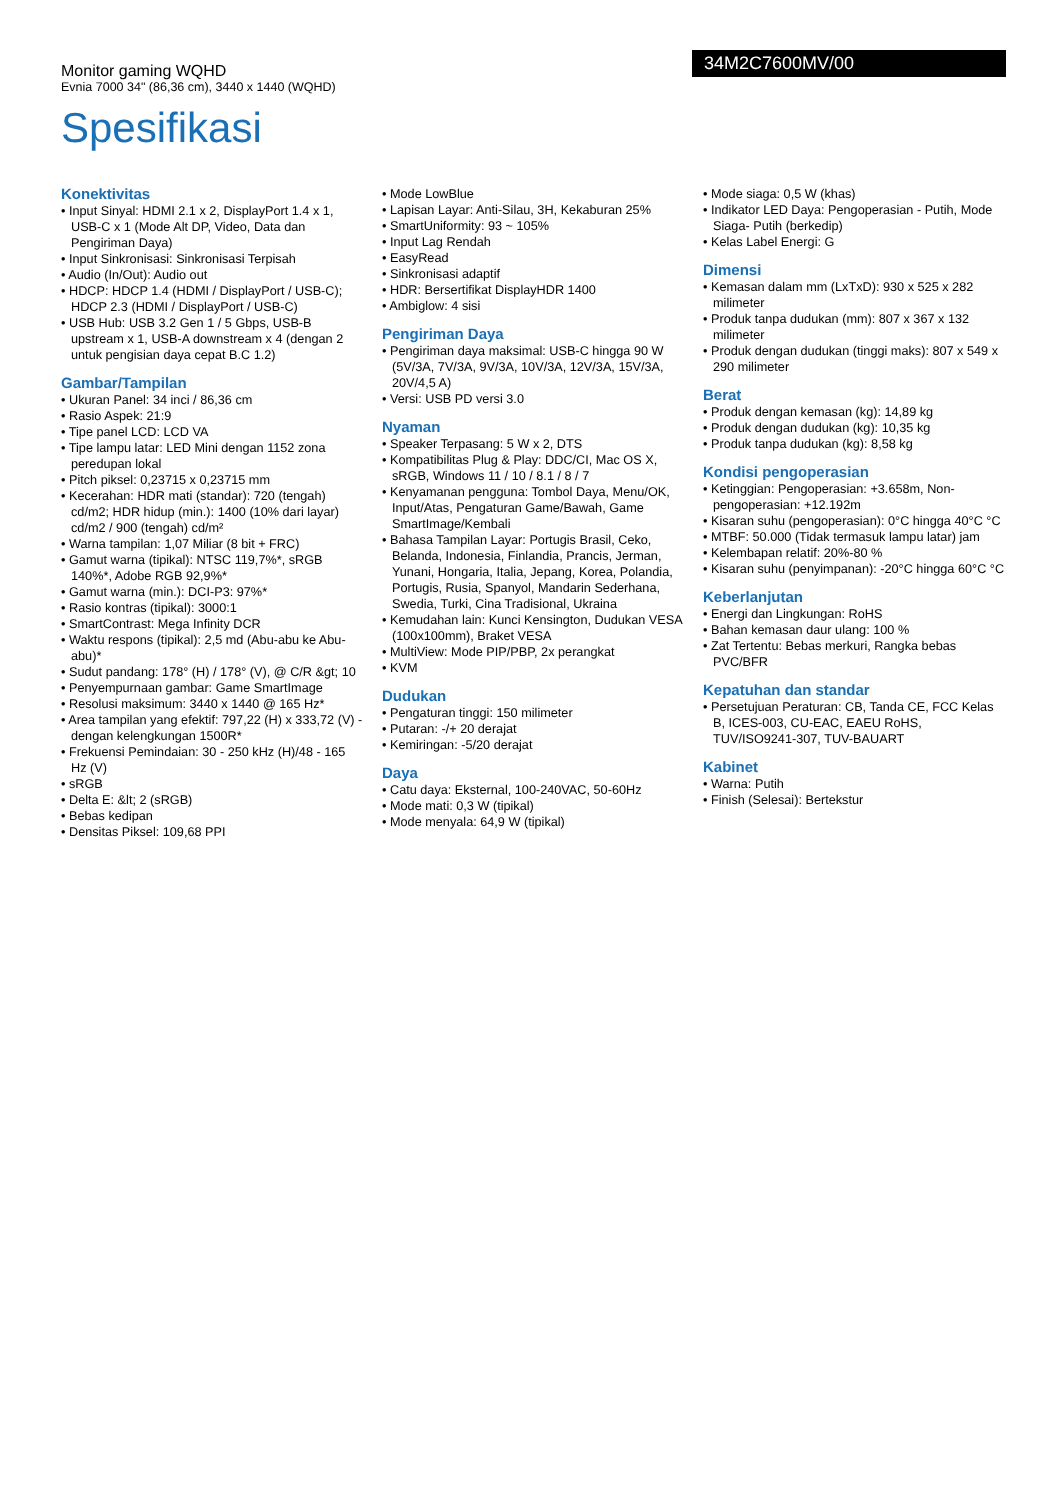Monitor gaming WQHD
Evnia 7000 34" (86,36 cm), 3440 x 1440 (WQHD)
34M2C7600MV/00
Spesifikasi
Konektivitas
• Input Sinyal: HDMI 2.1 x 2, DisplayPort 1.4 x 1, USB-C x 1 (Mode Alt DP, Video, Data dan Pengiriman Daya)
• Input Sinkronisasi: Sinkronisasi Terpisah
• Audio (In/Out): Audio out
• HDCP: HDCP 1.4 (HDMI / DisplayPort / USB-C); HDCP 2.3 (HDMI / DisplayPort / USB-C)
• USB Hub: USB 3.2 Gen 1 / 5 Gbps, USB-B upstream x 1, USB-A downstream x 4 (dengan 2 untuk pengisian daya cepat B.C 1.2)
Gambar/Tampilan
• Ukuran Panel: 34 inci / 86,36 cm
• Rasio Aspek: 21:9
• Tipe panel LCD: LCD VA
• Tipe lampu latar: LED Mini dengan 1152 zona peredupan lokal
• Pitch piksel: 0,23715 x 0,23715 mm
• Kecerahan: HDR mati (standar): 720 (tengah) cd/m2; HDR hidup (min.): 1400 (10% dari layar) cd/m2 / 900 (tengah) cd/m²
• Warna tampilan: 1,07 Miliar (8 bit + FRC)
• Gamut warna (tipikal): NTSC 119,7%*, sRGB 140%*, Adobe RGB 92,9%*
• Gamut warna (min.): DCI-P3: 97%*
• Rasio kontras (tipikal): 3000:1
• SmartContrast: Mega Infinity DCR
• Waktu respons (tipikal): 2,5 md (Abu-abu ke Abu-abu)*
• Sudut pandang: 178° (H) / 178° (V), @ C/R &gt; 10
• Penyempurnaan gambar: Game SmartImage
• Resolusi maksimum: 3440 x 1440 @ 165 Hz*
• Area tampilan yang efektif: 797,22 (H) x 333,72 (V) - dengan kelengkungan 1500R*
• Frekuensi Pemindaian: 30 - 250 kHz (H)/48 - 165 Hz (V)
• sRGB
• Delta E: &lt; 2 (sRGB)
• Bebas kedipan
• Densitas Piksel: 109,68 PPI
• Mode LowBlue
• Lapisan Layar: Anti-Silau, 3H, Kekaburan 25%
• SmartUniformity: 93 ~ 105%
• Input Lag Rendah
• EasyRead
• Sinkronisasi adaptif
• HDR: Bersertifikat DisplayHDR 1400
• Ambiglow: 4 sisi
Pengiriman Daya
• Pengiriman daya maksimal: USB-C hingga 90 W (5V/3A, 7V/3A, 9V/3A, 10V/3A, 12V/3A, 15V/3A, 20V/4,5 A)
• Versi: USB PD versi 3.0
Nyaman
• Speaker Terpasang: 5 W x 2, DTS
• Kompatibilitas Plug & Play: DDC/CI, Mac OS X, sRGB, Windows 11 / 10 / 8.1 / 8 / 7
• Kenyamanan pengguna: Tombol Daya, Menu/OK, Input/Atas, Pengaturan Game/Bawah, Game SmartImage/Kembali
• Bahasa Tampilan Layar: Portugis Brasil, Ceko, Belanda, Indonesia, Finlandia, Prancis, Jerman, Yunani, Hongaria, Italia, Jepang, Korea, Polandia, Portugis, Rusia, Spanyol, Mandarin Sederhana, Swedia, Turki, Cina Tradisional, Ukraina
• Kemudahan lain: Kunci Kensington, Dudukan VESA (100x100mm), Braket VESA
• MultiView: Mode PIP/PBP, 2x perangkat
• KVM
Dudukan
• Pengaturan tinggi: 150 milimeter
• Putaran: -/+ 20 derajat
• Kemiringan: -5/20 derajat
Daya
• Catu daya: Eksternal, 100-240VAC, 50-60Hz
• Mode mati: 0,3 W (tipikal)
• Mode menyala: 64,9 W (tipikal)
• Mode siaga: 0,5 W (khas)
• Indikator LED Daya: Pengoperasian - Putih, Mode Siaga- Putih (berkedip)
• Kelas Label Energi: G
Dimensi
• Kemasan dalam mm (LxTxD): 930 x 525 x 282 milimeter
• Produk tanpa dudukan (mm): 807 x 367 x 132 milimeter
• Produk dengan dudukan (tinggi maks): 807 x 549 x 290 milimeter
Berat
• Produk dengan kemasan (kg): 14,89 kg
• Produk dengan dudukan (kg): 10,35 kg
• Produk tanpa dudukan (kg): 8,58 kg
Kondisi pengoperasian
• Ketinggian: Pengoperasian: +3.658m, Non-pengoperasian: +12.192m
• Kisaran suhu (pengoperasian): 0°C hingga 40°C °C
• MTBF: 50.000 (Tidak termasuk lampu latar) jam
• Kelembapan relatif: 20%-80 %
• Kisaran suhu (penyimpanan): -20°C hingga 60°C °C
Keberlanjutan
• Energi dan Lingkungan: RoHS
• Bahan kemasan daur ulang: 100 %
• Zat Tertentu: Bebas merkuri, Rangka bebas PVC/BFR
Kepatuhan dan standar
• Persetujuan Peraturan: CB, Tanda CE, FCC Kelas B, ICES-003, CU-EAC, EAEU RoHS, TUV/ISO9241-307, TUV-BAUART
Kabinet
• Warna: Putih
• Finish (Selesai): Bertekstur